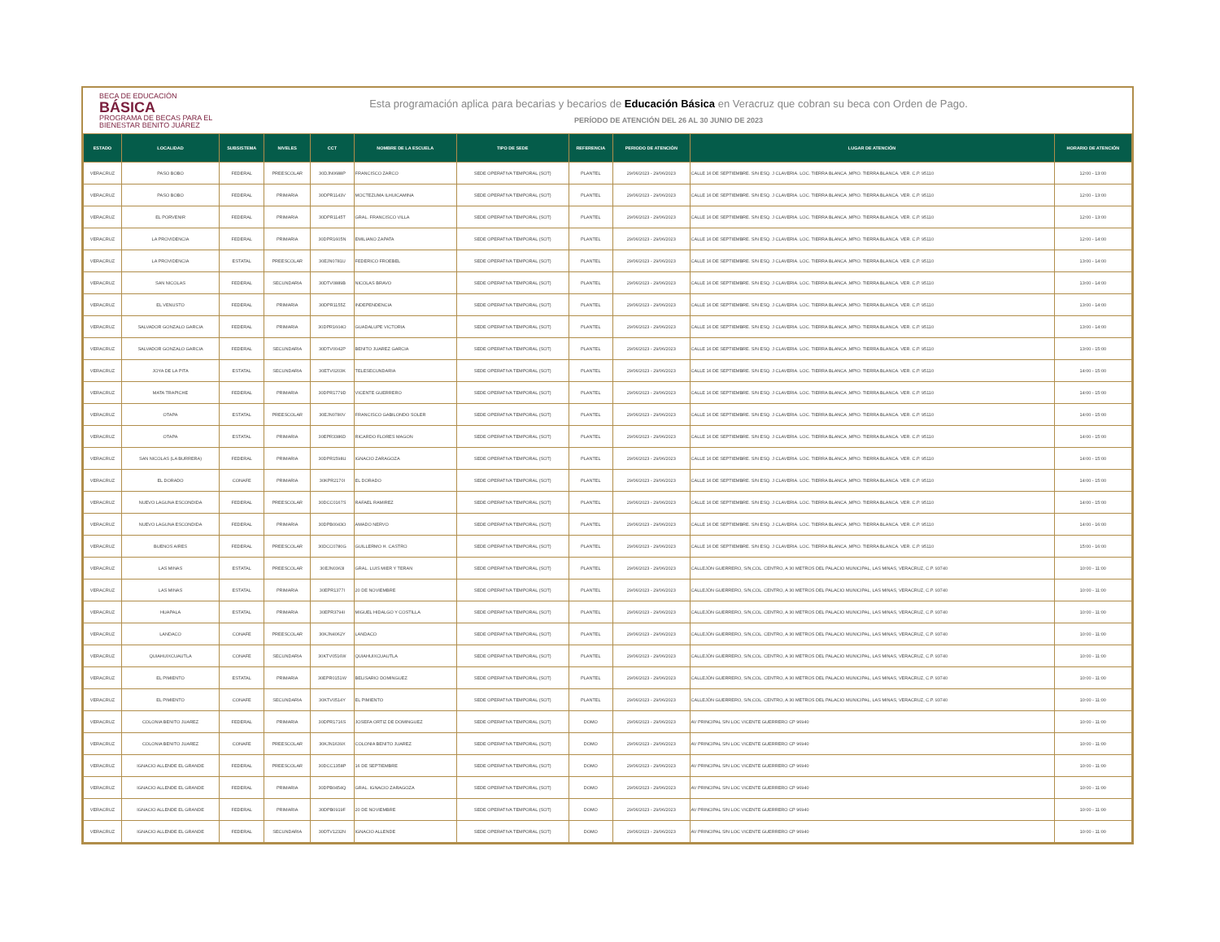BECA DE EDUCACIÓN
BÁSICA
PROGRAMA DE BECAS PARA EL BIENESTAR BENITO JUÁREZ
Esta programación aplica para becarias y becarios de Educación Básica en Veracruz que cobran su beca con Orden de Pago.
PERÍODO DE ATENCIÓN DEL 26 AL 30 JUNIO DE 2023
| ESTADO | LOCALIDAD | SUBSISTEMA | NIVELES | CCT | NOMBRE DE LA ESCUELA | TIPO DE SEDE | REFERENCIA | PERIODO DE ATENCIÓN | LUGAR DE ATENCIÓN | HORARIO DE ATENCIÓN |
| --- | --- | --- | --- | --- | --- | --- | --- | --- | --- | --- |
| VERACRUZ | PASO BOBO | FEDERAL | PREESCOLAR | 30DJN0688P | FRANCISCO ZARCO | SEDE OPERATIVA TEMPORAL (SOT) | PLANTEL | 29/06/2023 - 29/06/2023 | CALLE 16 DE SEPTIEMBRE. S/N ESQ. J CLAVERIA. LOC. TIERRA BLANCA ,MPIO. TIERRA BLANCA. VER. C.P. 95110 | 12:00 - 13:00 |
| VERACRUZ | PASO BOBO | FEDERAL | PRIMARIA | 30DPR1143V | MOCTEZUMA ILHUICAMINA | SEDE OPERATIVA TEMPORAL (SOT) | PLANTEL | 29/06/2023 - 29/06/2023 | CALLE 16 DE SEPTIEMBRE. S/N ESQ. J CLAVERIA. LOC. TIERRA BLANCA ,MPIO. TIERRA BLANCA. VER. C.P. 95110 | 12:00 - 13:00 |
| VERACRUZ | EL PORVENIR | FEDERAL | PRIMARIA | 30DPR1145T | GRAL. FRANCISCO VILLA | SEDE OPERATIVA TEMPORAL (SOT) | PLANTEL | 29/06/2023 - 29/06/2023 | CALLE 16 DE SEPTIEMBRE. S/N ESQ. J CLAVERIA. LOC. TIERRA BLANCA ,MPIO. TIERRA BLANCA. VER. C.P. 95110 | 12:00 - 13:00 |
| VERACRUZ | LA PROVIDENCIA | FEDERAL | PRIMARIA | 30DPR1605N | EMILIANO ZAPATA | SEDE OPERATIVA TEMPORAL (SOT) | PLANTEL | 29/06/2023 - 29/06/2023 | CALLE 16 DE SEPTIEMBRE. S/N ESQ. J CLAVERIA. LOC. TIERRA BLANCA ,MPIO. TIERRA BLANCA. VER. C.P. 95110 | 12:00 - 14:00 |
| VERACRUZ | LA PROVIDENCIA | ESTATAL | PREESCOLAR | 30EJN0781U | FEDERICO FROEBEL | SEDE OPERATIVA TEMPORAL (SOT) | PLANTEL | 29/06/2023 - 29/06/2023 | CALLE 16 DE SEPTIEMBRE. S/N ESQ. J CLAVERIA. LOC. TIERRA BLANCA ,MPIO. TIERRA BLANCA. VER. C.P. 95110 | 13:00 - 14:00 |
| VERACRUZ | SAN NICOLAS | FEDERAL | SECUNDARIA | 30DTV0889B | NICOLAS BRAVO | SEDE OPERATIVA TEMPORAL (SOT) | PLANTEL | 29/06/2023 - 29/06/2023 | CALLE 16 DE SEPTIEMBRE. S/N ESQ. J CLAVERIA. LOC. TIERRA BLANCA ,MPIO. TIERRA BLANCA. VER. C.P. 95110 | 13:00 - 14:00 |
| VERACRUZ | EL VENUSTO | FEDERAL | PRIMARIA | 30DPR1155Z | INDEPENDENCIA | SEDE OPERATIVA TEMPORAL (SOT) | PLANTEL | 29/06/2023 - 29/06/2023 | CALLE 16 DE SEPTIEMBRE. S/N ESQ. J CLAVERIA. LOC. TIERRA BLANCA ,MPIO. TIERRA BLANCA. VER. C.P. 95110 | 13:00 - 14:00 |
| VERACRUZ | SALVADOR GONZALO GARCIA | FEDERAL | PRIMARIA | 30DPR1604O | GUADALUPE VICTORIA | SEDE OPERATIVA TEMPORAL (SOT) | PLANTEL | 29/06/2023 - 29/06/2023 | CALLE 16 DE SEPTIEMBRE. S/N ESQ. J CLAVERIA. LOC. TIERRA BLANCA ,MPIO. TIERRA BLANCA. VER. C.P. 95110 | 13:00 - 14:00 |
| VERACRUZ | SALVADOR GONZALO GARCIA | FEDERAL | SECUNDARIA | 30DTV0042P | BENITO JUAREZ GARCIA | SEDE OPERATIVA TEMPORAL (SOT) | PLANTEL | 29/06/2023 - 29/06/2023 | CALLE 16 DE SEPTIEMBRE. S/N ESQ. J CLAVERIA. LOC. TIERRA BLANCA ,MPIO. TIERRA BLANCA. VER. C.P. 95110 | 13:00 - 15:00 |
| VERACRUZ | JOYA DE LA PITA | ESTATAL | SECUNDARIA | 30ETV0203K | TELESECUNDARIA | SEDE OPERATIVA TEMPORAL (SOT) | PLANTEL | 29/06/2023 - 29/06/2023 | CALLE 16 DE SEPTIEMBRE. S/N ESQ. J CLAVERIA. LOC. TIERRA BLANCA ,MPIO. TIERRA BLANCA. VER. C.P. 95110 | 14:00 - 15:00 |
| VERACRUZ | MATA TRAPICHE | FEDERAL | PRIMARIA | 30DPR1779D | VICENTE GUERRERO | SEDE OPERATIVA TEMPORAL (SOT) | PLANTEL | 29/06/2023 - 29/06/2023 | CALLE 16 DE SEPTIEMBRE. S/N ESQ. J CLAVERIA. LOC. TIERRA BLANCA ,MPIO. TIERRA BLANCA. VER. C.P. 95110 | 14:00 - 15:00 |
| VERACRUZ | OTAPA | ESTATAL | PREESCOLAR | 30EJN0780V | FRANCISCO GABILONDO SOLER | SEDE OPERATIVA TEMPORAL (SOT) | PLANTEL | 29/06/2023 - 29/06/2023 | CALLE 16 DE SEPTIEMBRE. S/N ESQ. J CLAVERIA. LOC. TIERRA BLANCA ,MPIO. TIERRA BLANCA. VER. C.P. 95110 | 14:00 - 15:00 |
| VERACRUZ | OTAPA | ESTATAL | PRIMARIA | 30EPR3386D | RICARDO FLORES MAGON | SEDE OPERATIVA TEMPORAL (SOT) | PLANTEL | 29/06/2023 - 29/06/2023 | CALLE 16 DE SEPTIEMBRE. S/N ESQ. J CLAVERIA. LOC. TIERRA BLANCA ,MPIO. TIERRA BLANCA. VER. C.P. 95110 | 14:00 - 15:00 |
| VERACRUZ | SAN NICOLAS (LA BURRERA) | FEDERAL | PRIMARIA | 30DPR1598U | IGNACIO ZARAGOZA | SEDE OPERATIVA TEMPORAL (SOT) | PLANTEL | 29/06/2023 - 29/06/2023 | CALLE 16 DE SEPTIEMBRE. S/N ESQ. J CLAVERIA. LOC. TIERRA BLANCA ,MPIO. TIERRA BLANCA. VER. C.P. 95110 | 14:00 - 15:00 |
| VERACRUZ | EL DORADO | CONAFE | PRIMARIA | 30KPR2170I | EL DORADO | SEDE OPERATIVA TEMPORAL (SOT) | PLANTEL | 29/06/2023 - 29/06/2023 | CALLE 16 DE SEPTIEMBRE. S/N ESQ. J CLAVERIA. LOC. TIERRA BLANCA ,MPIO. TIERRA BLANCA. VER. C.P. 95110 | 14:00 - 15:00 |
| VERACRUZ | NUEVO LAGUNA ESCONDIDA | FEDERAL | PREESCOLAR | 30DCC0167S | RAFAEL RAMIREZ | SEDE OPERATIVA TEMPORAL (SOT) | PLANTEL | 29/06/2023 - 29/06/2023 | CALLE 16 DE SEPTIEMBRE. S/N ESQ. J CLAVERIA. LOC. TIERRA BLANCA ,MPIO. TIERRA BLANCA. VER. C.P. 95110 | 14:00 - 15:00 |
| VERACRUZ | NUEVO LAGUNA ESCONDIDA | FEDERAL | PRIMARIA | 30DPB0043O | AMADO NERVO | SEDE OPERATIVA TEMPORAL (SOT) | PLANTEL | 29/06/2023 - 29/06/2023 | CALLE 16 DE SEPTIEMBRE. S/N ESQ. J CLAVERIA. LOC. TIERRA BLANCA ,MPIO. TIERRA BLANCA. VER. C.P. 95110 | 14:00 - 16:00 |
| VERACRUZ | BUENOS AIRES | FEDERAL | PREESCOLAR | 30DCC0780G | GUILLERMO H. CASTRO | SEDE OPERATIVA TEMPORAL (SOT) | PLANTEL | 29/06/2023 - 29/06/2023 | CALLE 16 DE SEPTIEMBRE. S/N ESQ. J CLAVERIA. LOC. TIERRA BLANCA ,MPIO. TIERRA BLANCA. VER. C.P. 95110 | 15:00 - 16:00 |
| VERACRUZ | LAS MINAS | ESTATAL | PREESCOLAR | 30EJN0363I | GRAL. LUIS MIER Y TERAN | SEDE OPERATIVA TEMPORAL (SOT) | PLANTEL | 29/06/2023 - 29/06/2023 | CALLEJÓN GUERRERO, S/N,COL. CENTRO, A 30 METROS DEL PALACIO MUNICIPAL, LAS MINAS, VERACRUZ, C.P. 93740 | 10:00 - 11:00 |
| VERACRUZ | LAS MINAS | ESTATAL | PRIMARIA | 30EPR1377I | 20 DE NOVIEMBRE | SEDE OPERATIVA TEMPORAL (SOT) | PLANTEL | 29/06/2023 - 29/06/2023 | CALLEJÓN GUERRERO, S/N,COL. CENTRO, A 30 METROS DEL PALACIO MUNICIPAL, LAS MINAS, VERACRUZ, C.P. 93740 | 10:00 - 11:00 |
| VERACRUZ | HUAPALA | ESTATAL | PRIMARIA | 30EPR3794I | MIGUEL HIDALGO Y COSTILLA | SEDE OPERATIVA TEMPORAL (SOT) | PLANTEL | 29/06/2023 - 29/06/2023 | CALLEJÓN GUERRERO, S/N,COL. CENTRO, A 30 METROS DEL PALACIO MUNICIPAL, LAS MINAS, VERACRUZ, C.P. 93740 | 10:00 - 11:00 |
| VERACRUZ | LANDACO | CONAFE | PREESCOLAR | 30KJN4062Y | LANDACO | SEDE OPERATIVA TEMPORAL (SOT) | PLANTEL | 29/06/2023 - 29/06/2023 | CALLEJÓN GUERRERO, S/N,COL. CENTRO, A 30 METROS DEL PALACIO MUNICIPAL, LAS MINAS, VERACRUZ, C.P. 93740 | 10:00 - 11:00 |
| VERACRUZ | QUIAHUIXCUAUTLA | CONAFE | SECUNDARIA | 30KTV0516W | QUIAHUIXCUAUTLA | SEDE OPERATIVA TEMPORAL (SOT) | PLANTEL | 29/06/2023 - 29/06/2023 | CALLEJÓN GUERRERO, S/N,COL. CENTRO, A 30 METROS DEL PALACIO MUNICIPAL, LAS MINAS, VERACRUZ, C.P. 93740 | 10:00 - 11:00 |
| VERACRUZ | EL PIMIENTO | ESTATAL | PRIMARIA | 30EPR0151W | BELISARIO DOMINGUEZ | SEDE OPERATIVA TEMPORAL (SOT) | PLANTEL | 29/06/2023 - 29/06/2023 | CALLEJÓN GUERRERO, S/N,COL. CENTRO, A 30 METROS DEL PALACIO MUNICIPAL, LAS MINAS, VERACRUZ, C.P. 93740 | 10:00 - 11:00 |
| VERACRUZ | EL PIMIENTO | CONAFE | SECUNDARIA | 30KTV0514Y | EL PIMIENTO | SEDE OPERATIVA TEMPORAL (SOT) | PLANTEL | 29/06/2023 - 29/06/2023 | CALLEJÓN GUERRERO, S/N,COL. CENTRO, A 30 METROS DEL PALACIO MUNICIPAL, LAS MINAS, VERACRUZ, C.P. 93740 | 10:00 - 11:00 |
| VERACRUZ | COLONIA BENITO JUAREZ | FEDERAL | PRIMARIA | 30DPR1716S | JOSEFA ORTIZ DE DOMINGUEZ | SEDE OPERATIVA TEMPORAL (SOT) | DOMO | 29/06/2023 - 29/06/2023 | AV PRINCIPAL S/N LOC VICENTE GUERRERO CP 96940 | 10:00 - 11:00 |
| VERACRUZ | COLONIA BENITO JUAREZ | CONAFE | PREESCOLAR | 30KJN1639X | COLONIA BENITO JUAREZ | SEDE OPERATIVA TEMPORAL (SOT) | DOMO | 29/06/2023 - 29/06/2023 | AV PRINCIPAL S/N LOC VICENTE GUERRERO CP 96940 | 10:00 - 11:00 |
| VERACRUZ | IGNACIO ALLENDE EL GRANDE | FEDERAL | PREESCOLAR | 30DCC1358P | 16 DE SEPTIEMBRE | SEDE OPERATIVA TEMPORAL (SOT) | DOMO | 29/06/2023 - 29/06/2023 | AV PRINCIPAL S/N LOC VICENTE GUERRERO CP 96940 | 10:00 - 11:00 |
| VERACRUZ | IGNACIO ALLENDE EL GRANDE | FEDERAL | PRIMARIA | 30DPB0454Q | GRAL. IGNACIO ZARAGOZA | SEDE OPERATIVA TEMPORAL (SOT) | DOMO | 29/06/2023 - 29/06/2023 | AV PRINCIPAL S/N LOC VICENTE GUERRERO CP 96940 | 10:00 - 11:00 |
| VERACRUZ | IGNACIO ALLENDE EL GRANDE | FEDERAL | PRIMARIA | 30DPB0919F | 20 DE NOVIEMBRE | SEDE OPERATIVA TEMPORAL (SOT) | DOMO | 29/06/2023 - 29/06/2023 | AV PRINCIPAL S/N LOC VICENTE GUERRERO CP 96940 | 10:00 - 11:00 |
| VERACRUZ | IGNACIO ALLENDE EL GRANDE | FEDERAL | SECUNDARIA | 30DTV1232N | IGNACIO ALLENDE | SEDE OPERATIVA TEMPORAL (SOT) | DOMO | 29/06/2023 - 29/06/2023 | AV PRINCIPAL S/N LOC VICENTE GUERRERO CP 96940 | 10:00 - 11:00 |